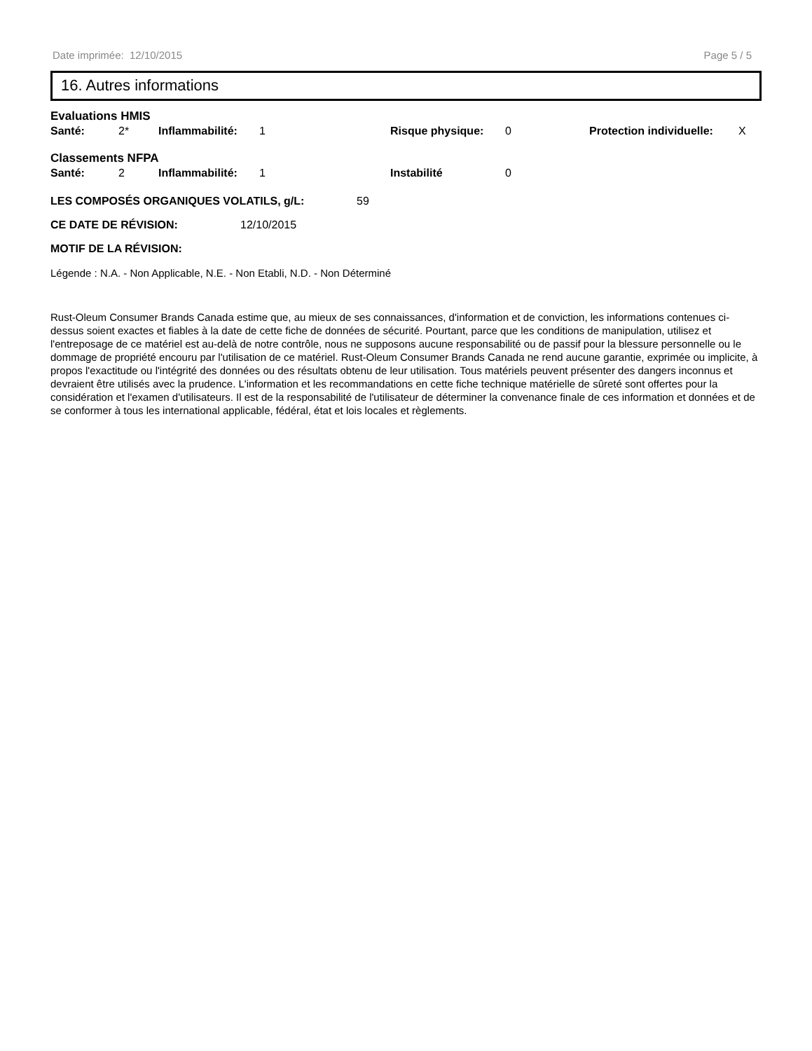Date imprimée: 12/10/2015 Page 5 / 5
16. Autres informations
Evaluations HMIS
Santé: 2* Inflammabilité: 1 Risque physique: 0 Protection individuelle: X
Classements NFPA
Santé: 2 Inflammabilité: 1 Instabilité 0
LES COMPOSÉS ORGANIQUES VOLATILS, g/L: 59
CE DATE DE RÉVISION: 12/10/2015
MOTIF DE LA RÉVISION:
Légende : N.A. - Non Applicable, N.E. - Non Etabli, N.D. - Non Déterminé
Rust-Oleum Consumer Brands Canada estime que, au mieux de ses connaissances, d'information et de conviction, les informations contenues ci-dessus soient exactes et fiables à la date de cette fiche de données de sécurité. Pourtant, parce que les conditions de manipulation, utilisez et l'entreposage de ce matériel est au-delà de notre contrôle, nous ne supposons aucune responsabilité ou de passif pour la blessure personnelle ou le dommage de propriété encouru par l'utilisation de ce matériel. Rust-Oleum Consumer Brands Canada ne rend aucune garantie, exprimée ou implicite, à propos l'exactitude ou l'intégrité des données ou des résultats obtenu de leur utilisation. Tous matériels peuvent présenter des dangers inconnus et devraient être utilisés avec la prudence. L'information et les recommandations en cette fiche technique matérielle de sûreté sont offertes pour la considération et l'examen d'utilisateurs. Il est de la responsabilité de l'utilisateur de déterminer la convenance finale de ces information et données et de se conformer à tous les international applicable, fédéral, état et lois locales et règlements.